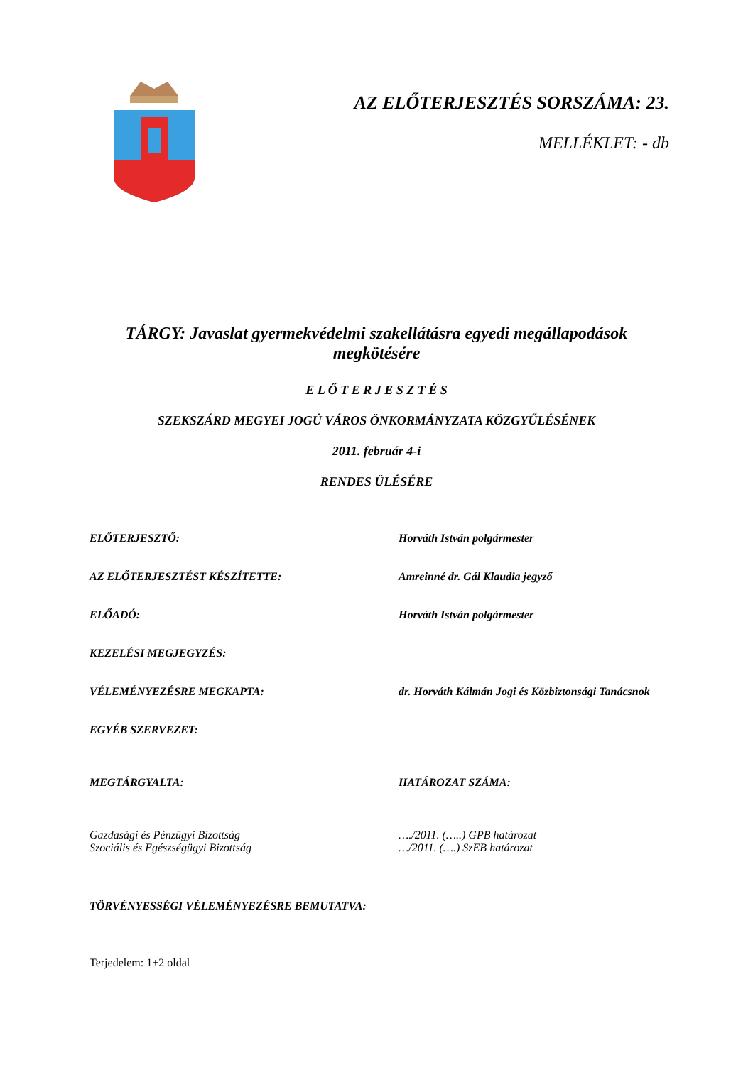AZ ELŐTERJESZTÉS SORSZÁMA: 23.
MELLÉKLET: - db
TÁRGY: Javaslat gyermekvédelmi szakellátásra egyedi megállapodások megkötésére
E L Ő T E R J E S Z T É S
SZEKSZÁRD MEGYEI JOGÚ VÁROS ÖNKORMÁNYZATA KÖZGYŰLÉSÉNEK
2011. február 4-i
RENDES ÜLÉSÉRE
ELŐTERJESZTŐ: Horváth István polgármester
AZ ELŐTERJESZTÉST KÉSZÍTETTE: Amreinné dr. Gál Klaudia jegyző
ELŐADÓ: Horváth István polgármester
KEZELÉSI MEGJEGYZÉS:
VÉLEMÉNYEZÉSRE MEGKAPTA: dr. Horváth Kálmán Jogi és Közbiztonsági Tanácsnok
EGYÉB SZERVEZET:
MEGTÁRGYALTA: HATÁROZAT SZÁMA:
Gazdasági és Pénzügyi Bizottság
Szociális és Egészségügyi Bizottság
…./2011. (…..) GPB határozat
…/2011. (….) SzEB határozat
TÖRVÉNYESSÉGI VÉLEMÉNYEZÉSRE BEMUTATVA:
Terjedelem: 1+2 oldal